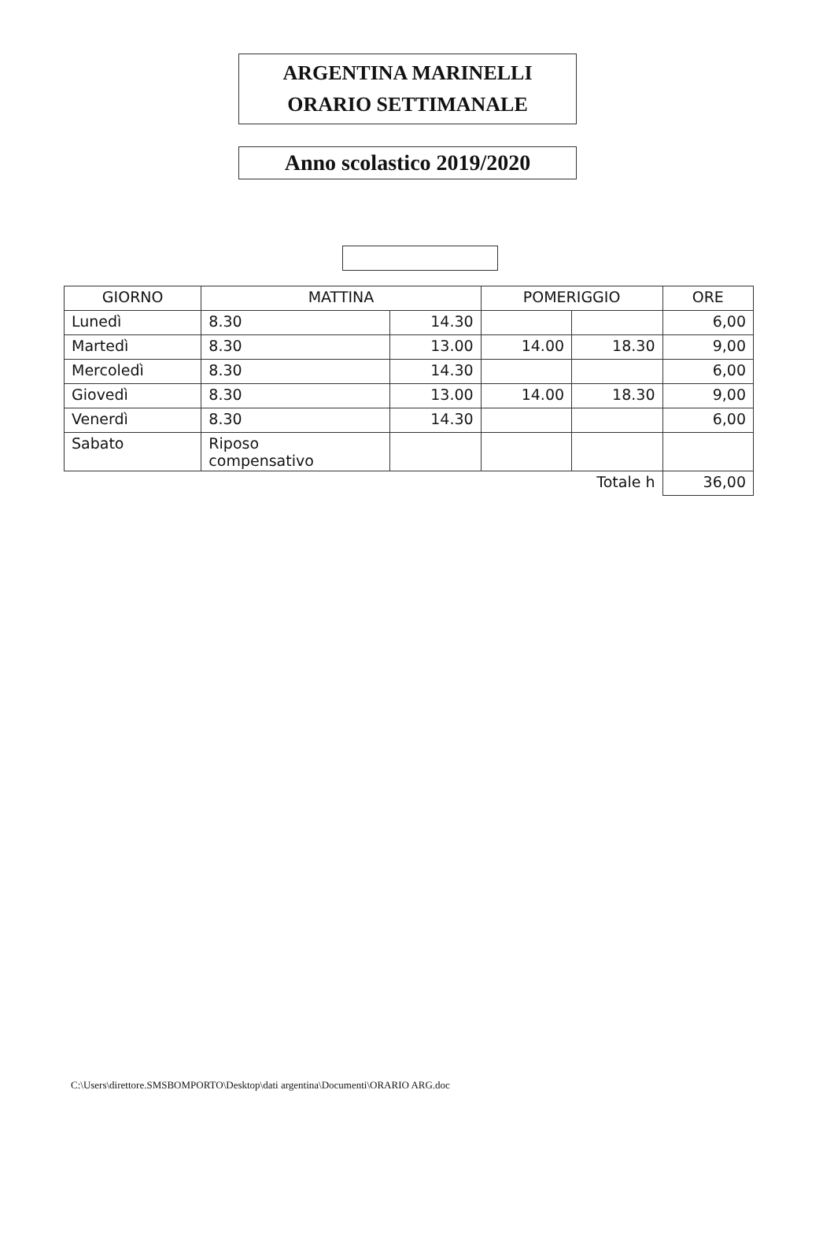ARGENTINA MARINELLI
ORARIO SETTIMANALE
Anno scolastico 2019/2020
| GIORNO | MATTINA | | POMERIGGIO | | ORE |
| --- | --- | --- | --- | --- | --- |
| Lunedì | 8.30 | 14.30 | | | 6,00 |
| Martedì | 8.30 | 13.00 | 14.00 | 18.30 | 9,00 |
| Mercoledì | 8.30 | 14.30 | | | 6,00 |
| Giovedì | 8.30 | 13.00 | 14.00 | 18.30 | 9,00 |
| Venerdì | 8.30 | 14.30 | | | 6,00 |
| Sabato | Riposo compensativo | | | | |
| Totale h | | | | | 36,00 |
C:\Users\direttore.SMSBOMPORTO\Desktop\dati argentina\Documenti\ORARIO ARG.doc